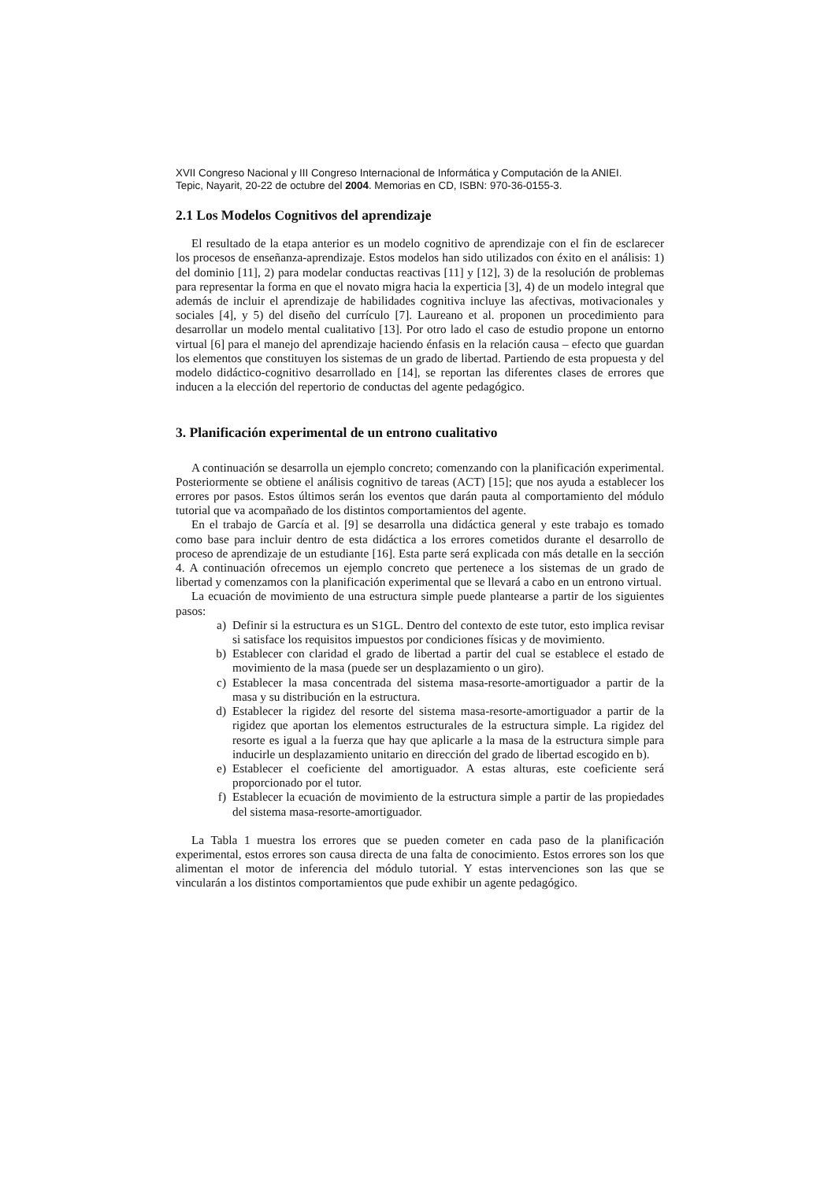XVII Congreso Nacional y III Congreso Internacional de Informática y Computación de la ANIEI.
Tepic, Nayarit, 20-22 de octubre del 2004. Memorias en CD, ISBN: 970-36-0155-3.
2.1 Los Modelos Cognitivos del aprendizaje
El resultado de la etapa anterior es un modelo cognitivo de aprendizaje con el fin de esclarecer los procesos de enseñanza-aprendizaje. Estos modelos han sido utilizados con éxito en el análisis: 1) del dominio [11], 2) para modelar conductas reactivas [11] y [12], 3) de la resolución de problemas para representar la forma en que el novato migra hacia la experticia [3], 4) de un modelo integral que además de incluir el aprendizaje de habilidades cognitiva incluye las afectivas, motivacionales y sociales [4], y 5) del diseño del currículo [7]. Laureano et al. proponen un procedimiento para desarrollar un modelo mental cualitativo [13]. Por otro lado el caso de estudio propone un entorno virtual [6] para el manejo del aprendizaje haciendo énfasis en la relación causa – efecto que guardan los elementos que constituyen los sistemas de un grado de libertad. Partiendo de esta propuesta y del modelo didáctico-cognitivo desarrollado en [14], se reportan las diferentes clases de errores que inducen a la elección del repertorio de conductas del agente pedagógico.
3. Planificación experimental de un entrono cualitativo
A continuación se desarrolla un ejemplo concreto; comenzando con la planificación experimental. Posteriormente se obtiene el análisis cognitivo de tareas (ACT) [15]; que nos ayuda a establecer los errores por pasos. Estos últimos serán los eventos que darán pauta al comportamiento del módulo tutorial que va acompañado de los distintos comportamientos del agente.
En el trabajo de García et al. [9] se desarrolla una didáctica general y este trabajo es tomado como base para incluir dentro de esta didáctica a los errores cometidos durante el desarrollo de proceso de aprendizaje de un estudiante [16]. Esta parte será explicada con más detalle en la sección 4. A continuación ofrecemos un ejemplo concreto que pertenece a los sistemas de un grado de libertad y comenzamos con la planificación experimental que se llevará a cabo en un entrono virtual.
La ecuación de movimiento de una estructura simple puede plantearse a partir de los siguientes pasos:
a) Definir si la estructura es un S1GL. Dentro del contexto de este tutor, esto implica revisar si satisface los requisitos impuestos por condiciones físicas y de movimiento.
b) Establecer con claridad el grado de libertad a partir del cual se establece el estado de movimiento de la masa (puede ser un desplazamiento o un giro).
c) Establecer la masa concentrada del sistema masa-resorte-amortiguador a partir de la masa y su distribución en la estructura.
d) Establecer la rigidez del resorte del sistema masa-resorte-amortiguador a partir de la rigidez que aportan los elementos estructurales de la estructura simple. La rigidez del resorte es igual a la fuerza que hay que aplicarle a la masa de la estructura simple para inducirle un desplazamiento unitario en dirección del grado de libertad escogido en b).
e) Establecer el coeficiente del amortiguador. A estas alturas, este coeficiente será proporcionado por el tutor.
f) Establecer la ecuación de movimiento de la estructura simple a partir de las propiedades del sistema masa-resorte-amortiguador.
La Tabla 1 muestra los errores que se pueden cometer en cada paso de la planificación experimental, estos errores son causa directa de una falta de conocimiento. Estos errores son los que alimentan el motor de inferencia del módulo tutorial. Y estas intervenciones son las que se vincularán a los distintos comportamientos que pude exhibir un agente pedagógico.